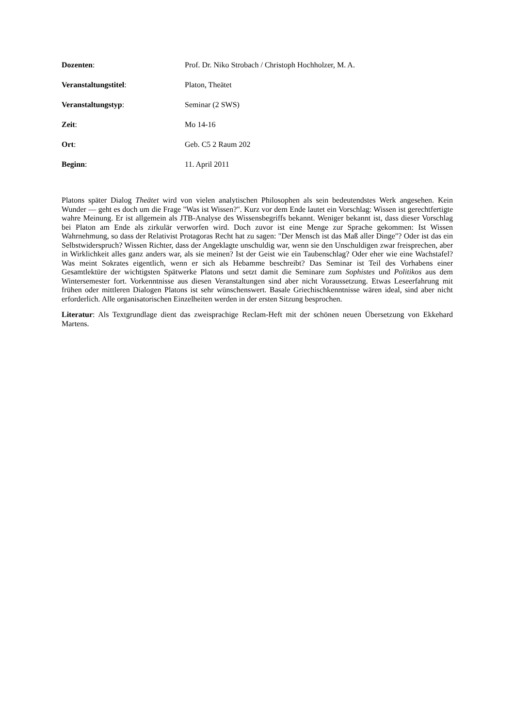Dozenten: Prof. Dr. Niko Strobach / Christoph Hochholzer, M. A.
Veranstaltungstitel: Platon, Theätet
Veranstaltungstyp: Seminar (2 SWS)
Zeit: Mo 14-16
Ort: Geb. C5 2 Raum 202
Beginn: 11. April 2011
Platons später Dialog Theätet wird von vielen analytischen Philosophen als sein bedeutendstes Werk angesehen. Kein Wunder — geht es doch um die Frage "Was ist Wissen?". Kurz vor dem Ende lautet ein Vorschlag: Wissen ist gerechtfertigte wahre Meinung. Er ist allgemein als JTB-Analyse des Wissensbegriffs bekannt. Weniger bekannt ist, dass dieser Vorschlag bei Platon am Ende als zirkulär verworfen wird. Doch zuvor ist eine Menge zur Sprache gekommen: Ist Wissen Wahrnehmung, so dass der Relativist Protagoras Recht hat zu sagen: "Der Mensch ist das Maß aller Dinge"? Oder ist das ein Selbstwiderspruch? Wissen Richter, dass der Angeklagte unschuldig war, wenn sie den Unschuldigen zwar freisprechen, aber in Wirklichkeit alles ganz anders war, als sie meinen? Ist der Geist wie ein Taubenschlag? Oder eher wie eine Wachstafel? Was meint Sokrates eigentlich, wenn er sich als Hebamme beschreibt? Das Seminar ist Teil des Vorhabens einer Gesamtlektüre der wichtigsten Spätwerke Platons und setzt damit die Seminare zum Sophistes und Politikos aus dem Wintersemester fort. Vorkenntnisse aus diesen Veranstaltungen sind aber nicht Voraussetzung. Etwas Leseerfahrung mit frühen oder mittleren Dialogen Platons ist sehr wünschenswert. Basale Griechischkenntnisse wären ideal, sind aber nicht erforderlich. Alle organisatorischen Einzelheiten werden in der ersten Sitzung besprochen.
Literatur: Als Textgrundlage dient das zweisprachige Reclam-Heft mit der schönen neuen Übersetzung von Ekkehard Martens.